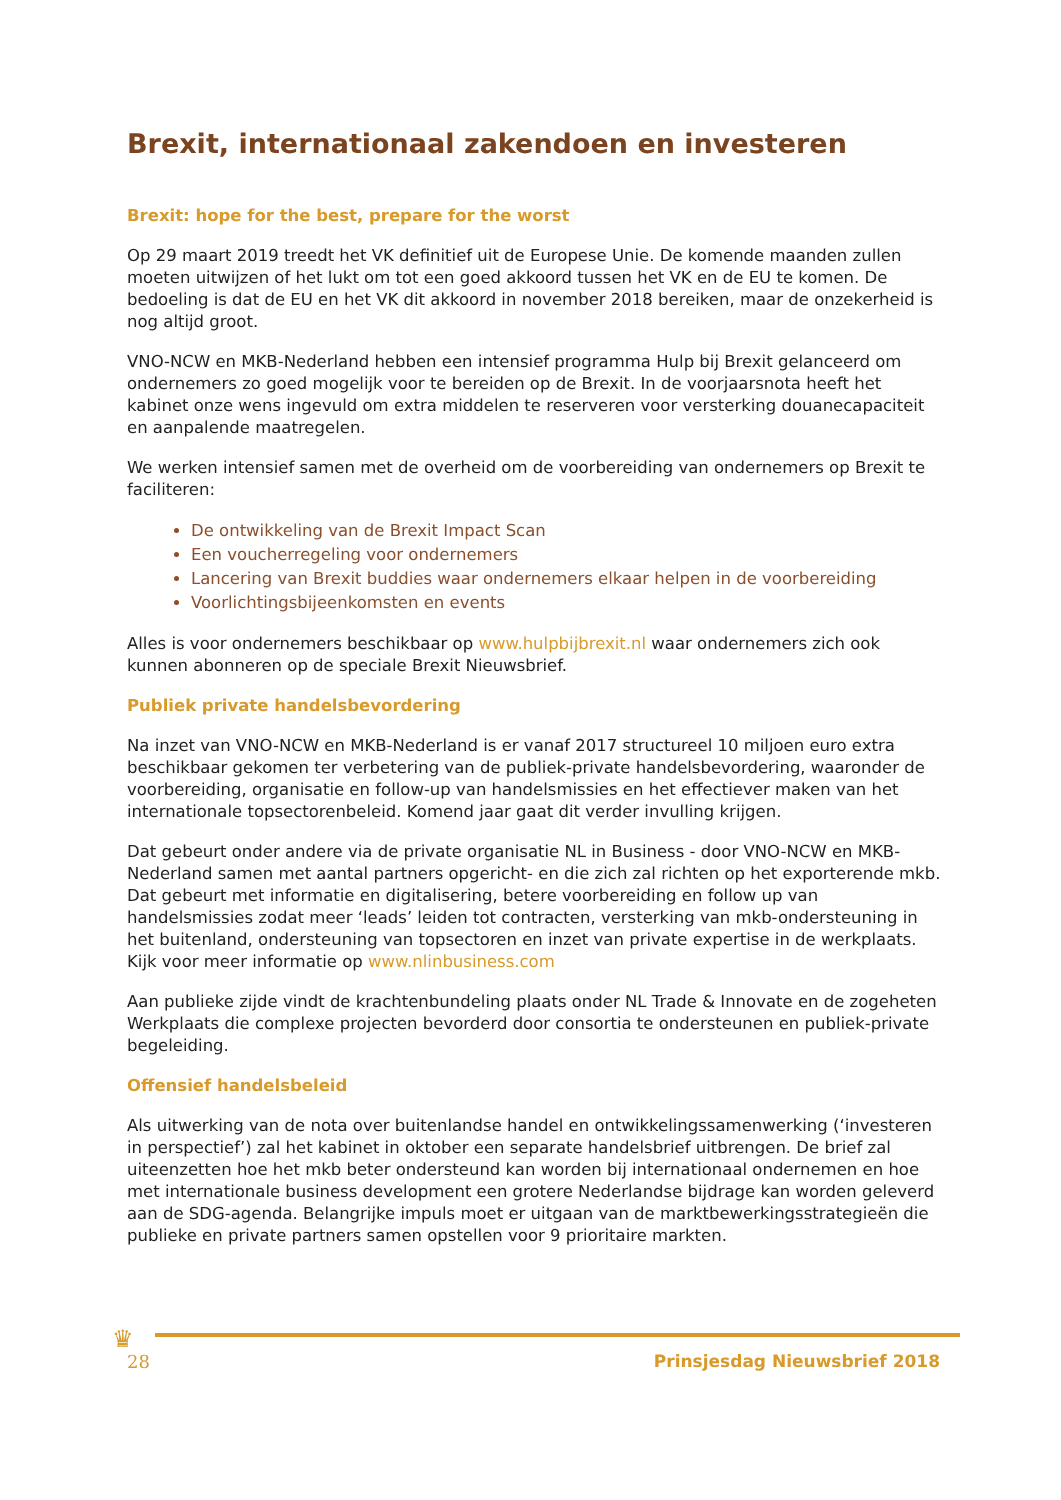Brexit, internationaal zakendoen en investeren
Brexit: hope for the best, prepare for the worst
Op 29 maart 2019 treedt het VK definitief uit de Europese Unie. De komende maanden zullen moeten uitwijzen of het lukt om tot een goed akkoord tussen het VK en de EU te komen. De bedoeling is dat de EU en het VK dit akkoord in november 2018 bereiken, maar de onzekerheid is nog altijd groot.
VNO-NCW en MKB-Nederland hebben een intensief programma Hulp bij Brexit gelanceerd om ondernemers zo goed mogelijk voor te bereiden op de Brexit. In de voorjaarsnota heeft het kabinet onze wens ingevuld om extra middelen te reserveren voor versterking douanecapaciteit en aanpalende maatregelen.
We werken intensief samen met de overheid om de voorbereiding van ondernemers op Brexit te faciliteren:
De ontwikkeling van de Brexit Impact Scan
Een voucherregeling voor ondernemers
Lancering van Brexit buddies waar ondernemers elkaar helpen in de voorbereiding
Voorlichtingsbijeenkomsten en events
Alles is voor ondernemers beschikbaar op www.hulpbijbrexit.nl waar ondernemers zich ook kunnen abonneren op de speciale Brexit Nieuwsbrief.
Publiek private handelsbevordering
Na inzet van VNO-NCW en MKB-Nederland is er vanaf 2017 structureel 10 miljoen euro extra beschikbaar gekomen ter verbetering van de publiek-private handelsbevordering, waaronder de voorbereiding, organisatie en follow-up van handelsmissies en het effectiever maken van het internationale topsectorenbeleid. Komend jaar gaat dit verder invulling krijgen.
Dat gebeurt onder andere via de private organisatie NL in Business - door VNO-NCW en MKB-Nederland samen met aantal partners opgericht- en die zich zal richten op het exporterende mkb. Dat gebeurt met informatie en digitalisering, betere voorbereiding en follow up van handelsmissies zodat meer ‘leads’ leiden tot contracten, versterking van mkb-ondersteuning in het buitenland, ondersteuning van topsectoren en inzet van private expertise in de werkplaats. Kijk voor meer informatie op www.nlinbusiness.com
Aan publieke zijde vindt de krachtenbundeling plaats onder NL Trade & Innovate en de zogeheten Werkplaats die complexe projecten bevorderd door consortia te ondersteunen en publiek-private begeleiding.
Offensief handelsbeleid
Als uitwerking van de nota over buitenlandse handel en ontwikkelingssamenwerking (‘investeren in perspectief’) zal het kabinet in oktober een separate handelsbrief uitbrengen. De brief zal uiteenzetten hoe het mkb beter ondersteund kan worden bij internationaal ondernemen en hoe met internationale business development een grotere Nederlandse bijdrage kan worden geleverd aan de SDG-agenda. Belangrijke impuls moet er uitgaan van de marktbewerkingsstrategieën die publieke en private partners samen opstellen voor 9 prioritaire markten.
♛
28 Prinsjesdag Nieuwsbrief 2018